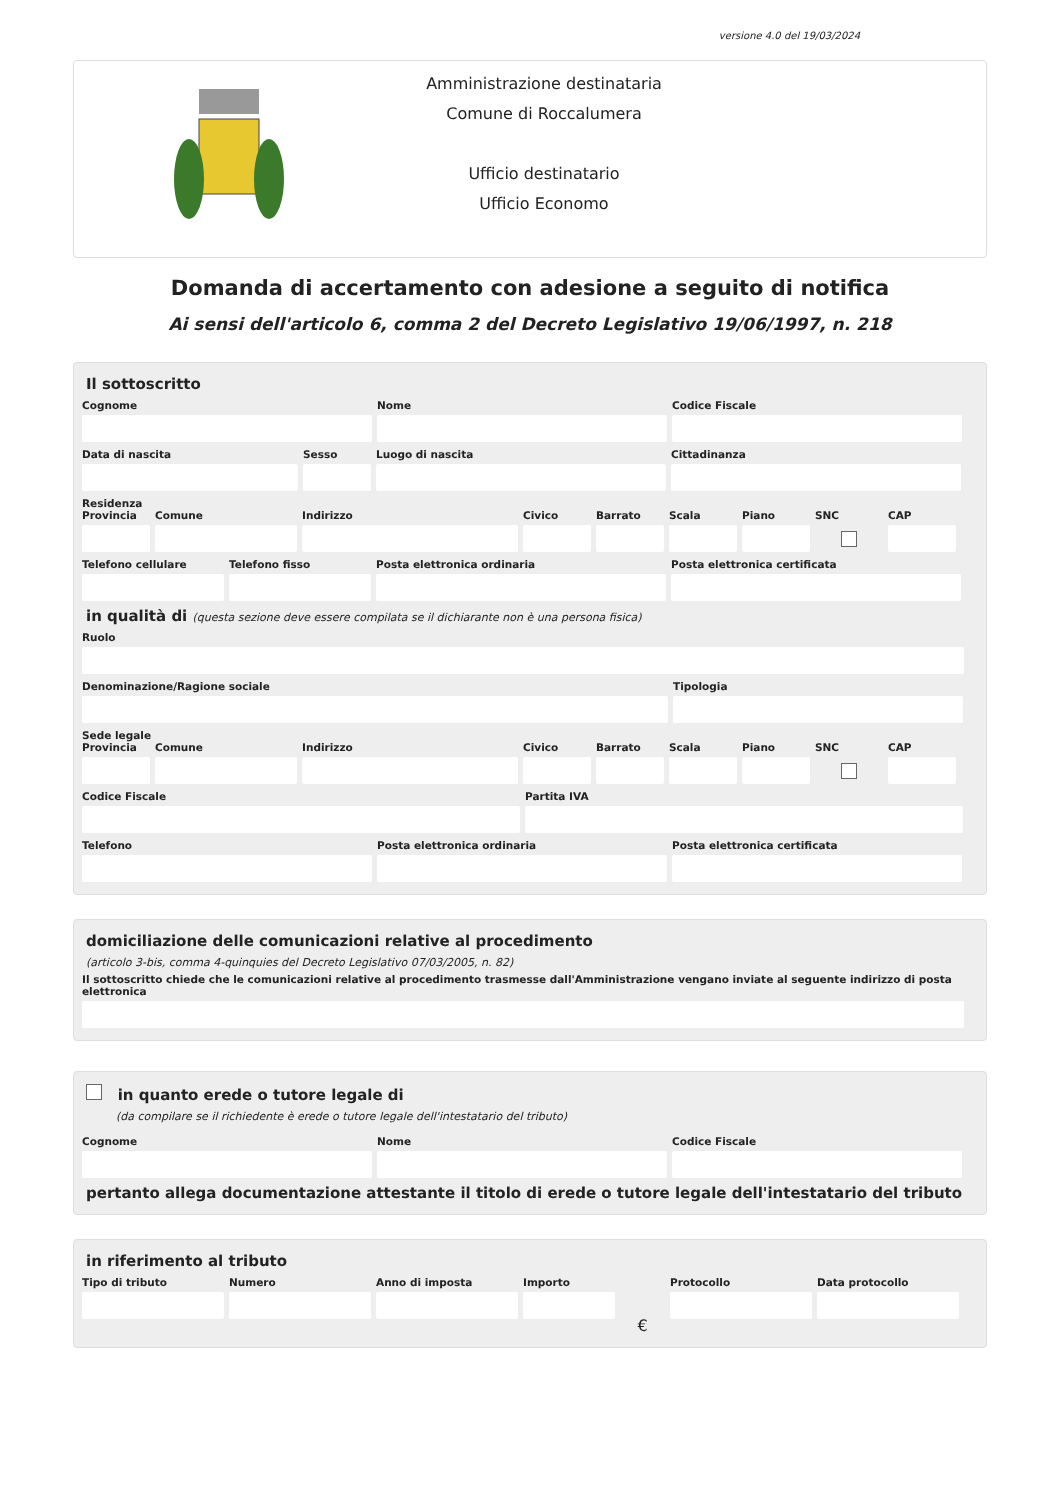versione 4.0 del 19/03/2024
Amministrazione destinataria
Comune di Roccalumera
Ufficio destinatario
Ufficio Economo
Domanda di accertamento con adesione a seguito di notifica
Ai sensi dell'articolo 6, comma 2 del Decreto Legislativo 19/06/1997, n. 218
Il sottoscritto
Cognome Nome Codice Fiscale
Data di nascita Sesso Luogo di nascita Cittadinanza
Residenza
Provincia Comune Indirizzo Civico Barrato Scala Piano SNC CAP
Telefono cellulare Telefono fisso Posta elettronica ordinaria Posta elettronica certificata
in qualità di (questa sezione deve essere compilata se il dichiarante non è una persona fisica)
Ruolo
Denominazione/Ragione sociale Tipologia
Sede legale
Provincia Comune Indirizzo Civico Barrato Scala Piano SNC CAP
Codice Fiscale Partita IVA
Telefono Posta elettronica ordinaria Posta elettronica certificata
domiciliazione delle comunicazioni relative al procedimento
(articolo 3-bis, comma 4-quinquies del Decreto Legislativo 07/03/2005, n. 82)
Il sottoscritto chiede che le comunicazioni relative al procedimento trasmesse dall'Amministrazione vengano inviate al seguente indirizzo di posta elettronica
in quanto erede o tutore legale di
(da compilare se il richiedente è erede o tutore legale dell'intestatario del tributo)
Cognome Nome Codice Fiscale
pertanto allega documentazione attestante il titolo di erede o tutore legale dell'intestatario del tributo
in riferimento al tributo
Tipo di tributo Numero Anno di imposta Importo
€
Protocollo Data protocollo